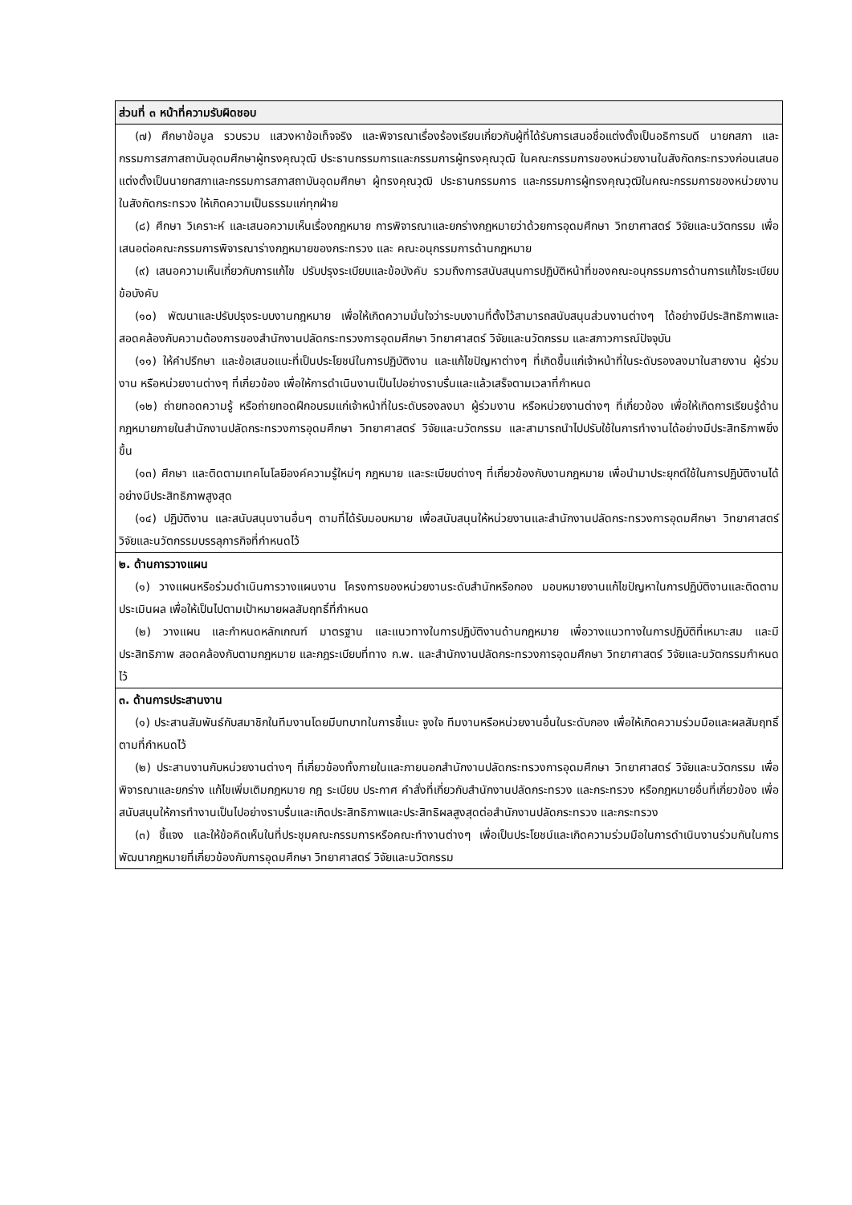| ส่วนที่ ๓ หน้าที่ความรับผิดชอบ |
| --- |
| (๗) ศึกษาข้อมูล รวบรวม แสวงหาข้อเท็จจริง และพิจารณาเรื่องร้องเรียนเกี่ยวกับผู้ที่ได้รับการเสนอชื่อแต่งตั้งเป็นอธิการบดี นายกสภา และกรรมการสภาสถาบันอุดมศึกษาผู้ทรงคุณวุฒิ ประธานกรรมการและกรรมการผู้ทรงคุณวุฒิ ในคณะกรรมการของหน่วยงานในสังกัดกระทรวงก่อนเสนอแต่งตั้งเป็นนายกสภาและกรรมการสภาสถาบันอุดมศึกษา ผู้ทรงคุณวุฒิ ประธานกรรมการ และกรรมการผู้ทรงคุณวุฒิในคณะกรรมการของหน่วยงานในสังกัดกระทรวง ให้เกิดความเป็นธรรมแก่ทุกฝ่าย (๘) ศึกษา วิเคราะห์ และเสนอความเห็นเรื่องกฎหมาย การพิจารณาและยกร่างกฎหมายว่าด้วยการอุดมศึกษา วิทยาศาสตร์ วิจัยและนวัตกรรม เพื่อเสนอต่อคณะกรรมการพิจารณาร่างกฎหมายของกระทรวง และ คณะอนุกรรมการด้านกฎหมาย (๙) เสนอความเห็นเกี่ยวกับการแก้ไข ปรับปรุงระเบียบและข้อบังคับ รวมถึงการสนับสนุนการปฏิบัติหน้าที่ของคณะอนุกรรมการด้านการแก้ไขระเบียบ ข้อบังคับ (๑๐) พัฒนาและปรับปรุงระบบงานกฎหมาย เพื่อให้เกิดความมั่นใจว่าระบบงานที่ตั้งไว้สามารถสนับสนุนส่วนงานต่างๆ ได้อย่างมีประสิทธิภาพและสอดคล้องกับความต้องการของสำนักงานปลัดกระทรวงการอุดมศึกษา วิทยาศาสตร์ วิจัยและนวัตกรรม และสภาวการณ์ปัจจุบัน (๑๑) ให้คำปรึกษา และข้อเสนอแนะที่เป็นประโยชน์ในการปฏิบัติงาน และแก้ไขปัญหาต่างๆ ที่เกิดขึ้นแก่เจ้าหน้าที่ในระดับรองลงมาในสายงาน ผู้ร่วมงาน หรือหน่วยงานต่างๆ ที่เกี่ยวข้อง เพื่อให้การดำเนินงานเป็นไปอย่างราบรื่นและแล้วเสร็จตามเวลาที่กำหนด (๑๒) ถ่ายทอดความรู้ หรือถ่ายทอดฝึกอบรมแก่เจ้าหน้าที่ในระดับรองลงมา ผู้ร่วมงาน หรือหน่วยงานต่างๆ ที่เกี่ยวข้อง เพื่อให้เกิดการเรียนรู้ด้านกฎหมายภายในสำนักงานปลัดกระทรวงการอุดมศึกษา วิทยาศาสตร์ วิจัยและนวัตกรรม และสามารถนำไปปรับใช้ในการทำงานได้อย่างมีประสิทธิภาพยิ่งขึ้น (๑๓) ศึกษา และติดตามเทคโนโลยีองค์ความรู้ใหม่ๆ กฎหมาย และระเบียบต่างๆ ที่เกี่ยวข้องกับงานกฎหมาย เพื่อนำมาประยุกต์ใช้ในการปฏิบัติงานได้อย่างมีประสิทธิภาพสูงสุด (๑๔) ปฏิบัติงาน และสนับสนุนงานอื่นๆ ตามที่ได้รับมอบหมาย เพื่อสนับสนุนให้หน่วยงานและสำนักงานปลัดกระทรวงการอุดมศึกษา วิทยาศาสตร์ วิจัยและนวัตกรรมบรรลุภารกิจที่กำหนดไว้ |
| ๒. ด้านการวางแผน (๑) วางแผนหรือร่วมดำเนินการวางแผนงาน โครงการของหน่วยงานระดับสำนักหรือกอง มอบหมายงานแก้ไขปัญหาในการปฏิบัติงานและติดตามประเมินผล เพื่อให้เป็นไปตามเป้าหมายผลสัมฤทธิ์ที่กำหนด (๒) วางแผน และกำหนดหลักเกณฑ์ มาตรฐาน และแนวทางในการปฏิบัติงานด้านกฎหมาย เพื่อวางแนวทางในการปฏิบัติที่เหมาะสม และมีประสิทธิภาพ สอดคล้องกับตามกฎหมาย และกฎระเบียบที่ทาง ก.พ. และสำนักงานปลัดกระทรวงการอุดมศึกษา วิทยาศาสตร์ วิจัยและนวัตกรรมกำหนดไว้ |
| ๓. ด้านการประสานงาน (๑) ประสานสัมพันธ์กับสมาชิกในทีมงานโดยมีบทบาทในการชี้แนะ จูงใจ ทีมงานหรือหน่วยงานอื่นในระดับกอง เพื่อให้เกิดความร่วมมือและผลสัมฤทธิ์ตามที่กำหนดไว้ (๒) ประสานงานกับหน่วยงานต่างๆ ที่เกี่ยวข้องทั้งภายในและภายนอกสำนักงานปลัดกระทรวงการอุดมศึกษา วิทยาศาสตร์ วิจัยและนวัตกรรม เพื่อพิจารณาและยกร่าง แก้ไขเพิ่มเติมกฎหมาย กฎ ระเบียบ ประกาศ คำสั่งที่เกี่ยวกับสำนักงานปลัดกระทรวง และกระทรวง หรือกฎหมายอื่นที่เกี่ยวข้อง เพื่อสนับสนุนให้การทำงานเป็นไปอย่างราบรื่นและเกิดประสิทธิภาพและประสิทธิผลสูงสุดต่อสำนักงานปลัดกระทรวง และกระทรวง (๓) ชี้แจง และให้ข้อคิดเห็นในที่ประชุมคณะกรรมการหรือคณะทำงานต่างๆ เพื่อเป็นประโยชน์และเกิดความร่วมมือในการดำเนินงานร่วมกันในการพัฒนากฎหมายที่เกี่ยวข้องกับการอุดมศึกษา วิทยาศาสตร์ วิจัยและนวัตกรรม |